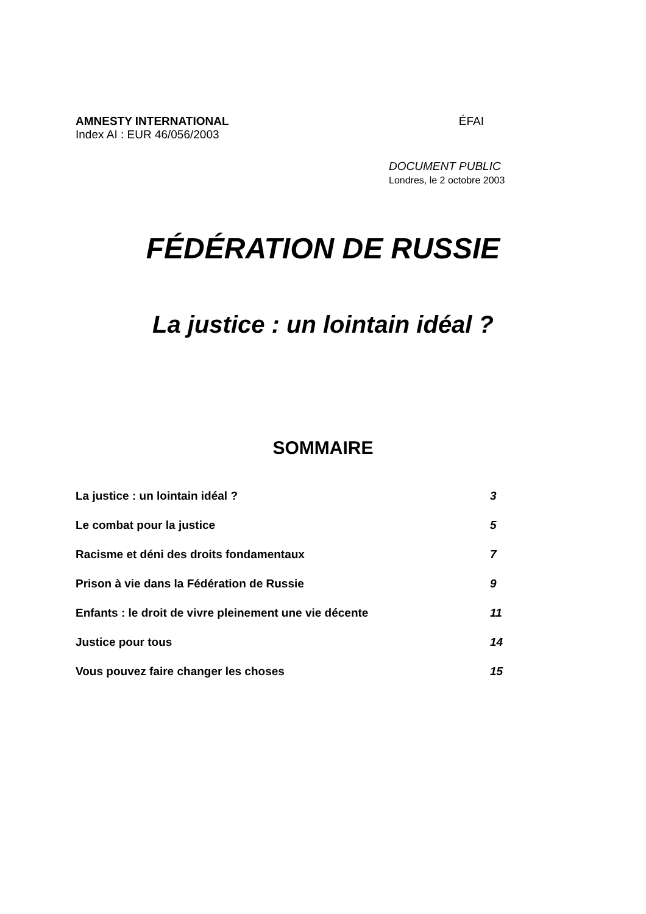AMNESTY INTERNATIONAL ÉFAI
Index AI : EUR 46/056/2003
DOCUMENT PUBLIC
Londres, le 2 octobre 2003
FÉDÉRATION DE RUSSIE
La justice : un lointain idéal ?
SOMMAIRE
La justice : un lointain idéal ? 3
Le combat pour la justice 5
Racisme et déni des droits fondamentaux 7
Prison à vie dans la Fédération de Russie 9
Enfants : le droit de vivre pleinement une vie décente 11
Justice pour tous 14
Vous pouvez faire changer les choses 15